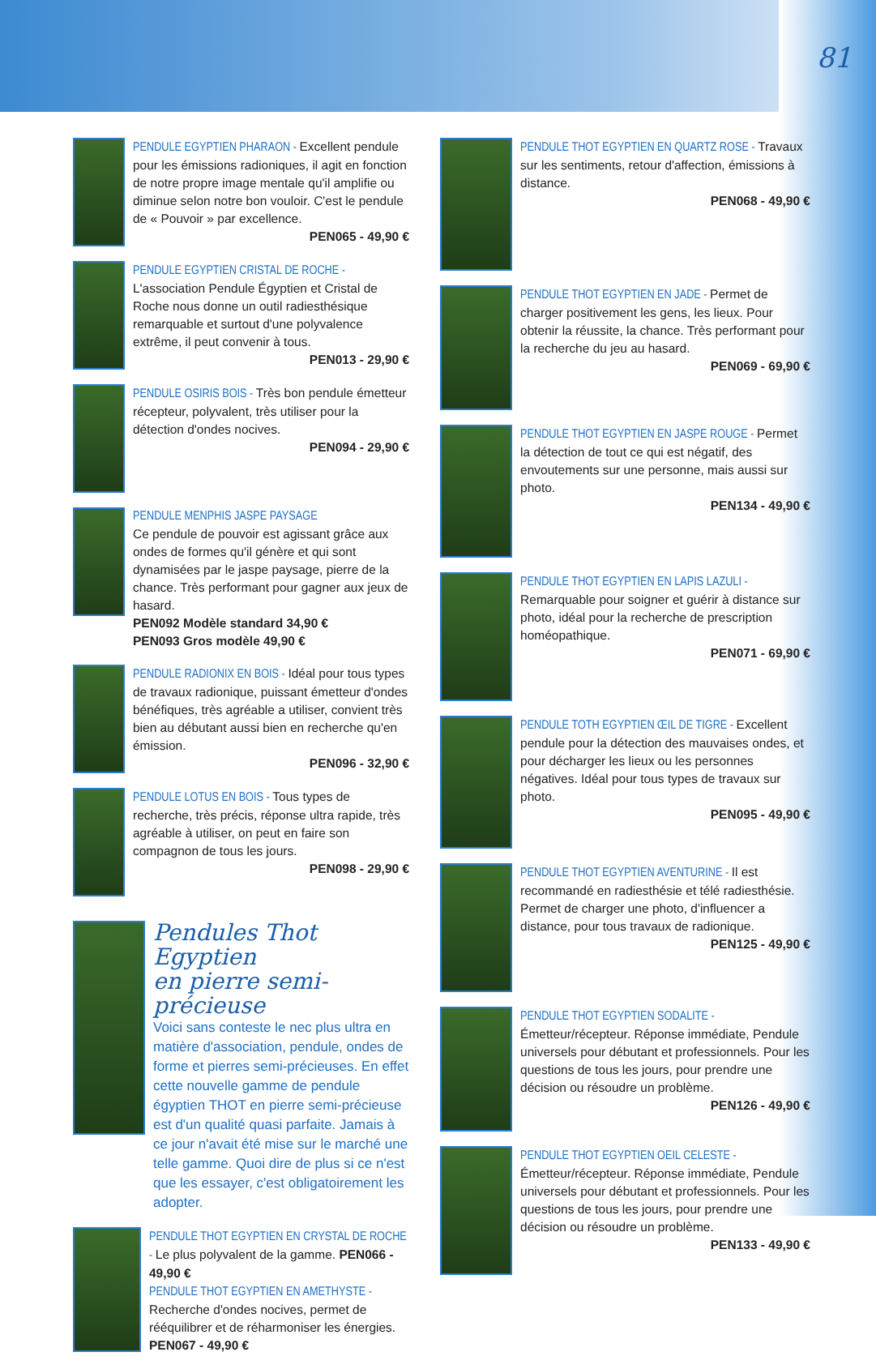81
PENDULE EGYPTIEN PHARAON - Excellent pendule pour les émissions radioniques, il agit en fonction de notre propre image mentale qu'il amplifie ou diminue selon notre bon vouloir. C'est le pendule de « Pouvoir » par excellence.
PEN065 - 49,90 €
PENDULE EGYPTIEN CRISTAL DE ROCHE - L'association Pendule Égyptien et Cristal de Roche nous donne un outil radiesthésique remarquable et surtout d'une polyvalence extrême, il peut convenir à tous.
PEN013 - 29,90 €
PENDULE OSIRIS BOIS - Très bon pendule émetteur récepteur, polyvalent, très utiliser pour la détection d'ondes nocives.
PEN094 - 29,90 €
PENDULE MENPHIS JASPE PAYSAGE
Ce pendule de pouvoir est agissant grâce aux ondes de formes qu'il génère et qui sont dynamisées par le jaspe paysage, pierre de la chance. Très performant pour gagner aux jeux de hasard.
PEN092 Modèle standard 34,90 €
PEN093 Gros modèle 49,90 €
PENDULE RADIONIX EN BOIS - Idéal pour tous types de travaux radionique, puissant émetteur d'ondes bénéfiques, très agréable a utiliser, convient très bien au débutant aussi bien en recherche qu'en émission.
PEN096 - 32,90 €
PENDULE LOTUS EN BOIS - Tous types de recherche, très précis, réponse ultra rapide, très agréable à utiliser, on peut en faire son compagnon de tous les jours.
PEN098 - 29,90 €
Pendules Thot Egyptien
en pierre semi-précieuse
Voici sans conteste le nec plus ultra en matière d'association, pendule, ondes de forme et pierres semi-précieuses. En effet cette nouvelle gamme de pendule égyptien THOT en pierre semi-précieuse est d'un qualité quasi parfaite. Jamais à ce jour n'avait été mise sur le marché une telle gamme. Quoi dire de plus si ce n'est que les essayer, c'est obligatoirement les adopter.
PENDULE THOT EGYPTIEN EN CRYSTAL DE ROCHE - Le plus polyvalent de la gamme. PEN066 - 49,90 €
PENDULE THOT EGYPTIEN EN AMETHYSTE - Recherche d'ondes nocives, permet de rééquilibrer et de réharmoniser les énergies. PEN067 - 49,90 €
PENDULE THOT EGYPTIEN EN QUARTZ ROSE - Travaux sur les sentiments, retour d'affection, émissions à distance.
PEN068 - 49,90 €
PENDULE THOT EGYPTIEN EN JADE - Permet de charger positivement les gens, les lieux. Pour obtenir la réussite, la chance. Très performant pour la recherche du jeu au hasard.
PEN069 - 69,90 €
PENDULE THOT EGYPTIEN EN JASPE ROUGE - Permet la détection de tout ce qui est négatif, des envoutements sur une personne, mais aussi sur photo.
PEN134 - 49,90 €
PENDULE THOT EGYPTIEN EN LAPIS LAZULI - Remarquable pour soigner et guérir à distance sur photo, idéal pour la recherche de prescription homéopathique.
PEN071 - 69,90 €
PENDULE TOTH EGYPTIEN ŒIL DE TIGRE - Excellent pendule pour la détection des mauvaises ondes, et pour décharger les lieux ou les personnes négatives. Idéal pour tous types de travaux sur photo.
PEN095 - 49,90 €
PENDULE THOT EGYPTIEN AVENTURINE - Il est recommandé en radiesthésie et télé radiesthésie. Permet de charger une photo, d'influencer a distance, pour tous travaux de radionique.
PEN125 - 49,90 €
PENDULE THOT EGYPTIEN SODALITE - Émetteur/récepteur. Réponse immédiate, Pendule universels pour débutant et professionnels. Pour les questions de tous les jours, pour prendre une décision ou résoudre un problème.
PEN126 - 49,90 €
PENDULE THOT EGYPTIEN OEIL CELESTE - Émetteur/récepteur. Réponse immédiate, Pendule universels pour débutant et professionnels. Pour les questions de tous les jours, pour prendre une décision ou résoudre un problème.
PEN133 - 49,90 €